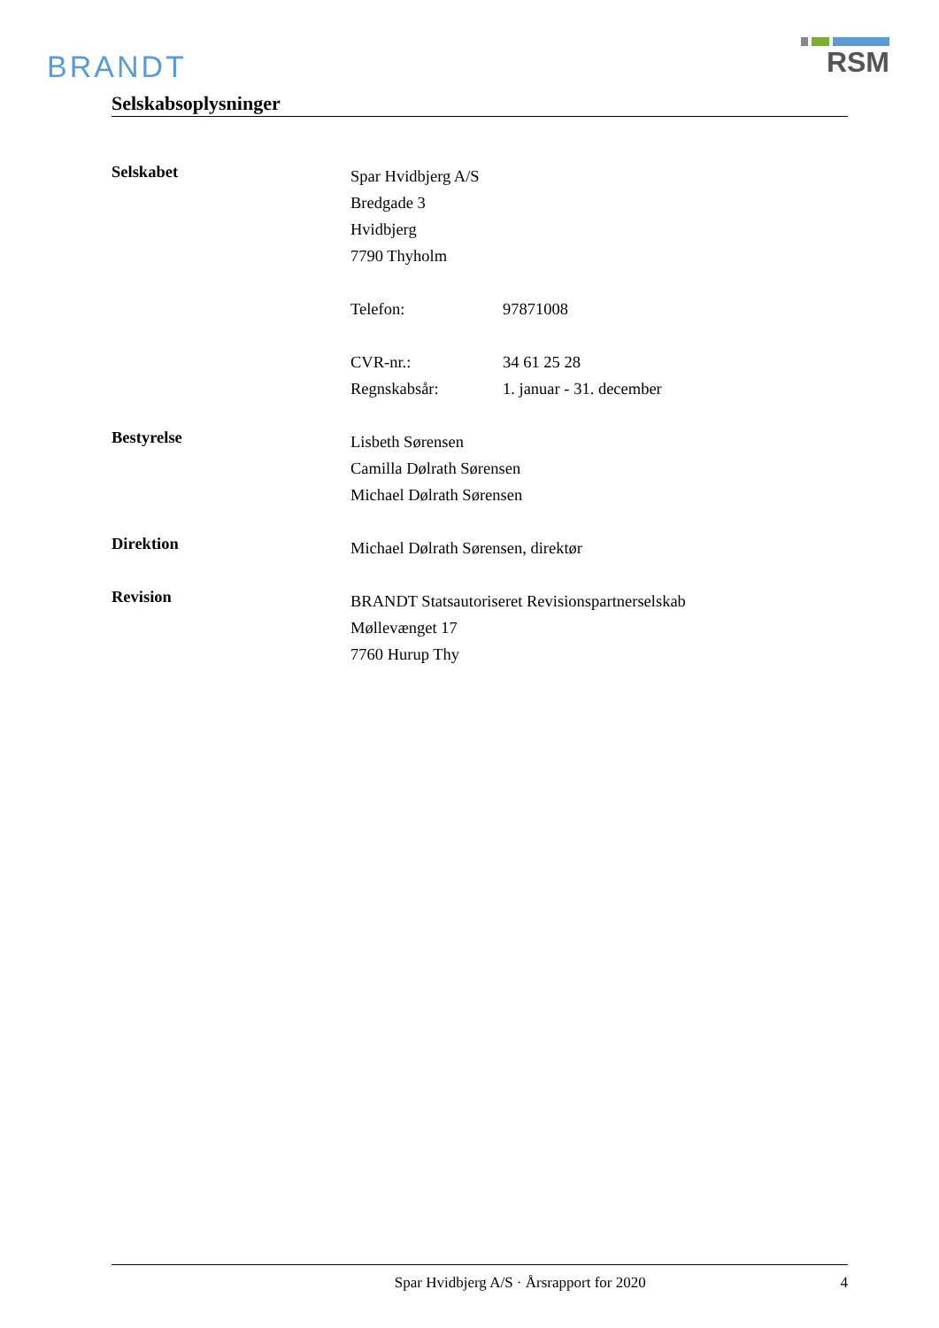BRANDT
RSM
Selskabsoplysninger
Selskabet
Spar Hvidbjerg A/S
Bredgade 3
Hvidbjerg
7790 Thyholm
Telefon: 97871008
CVR-nr.: 34 61 25 28
Regnskabsår: 1. januar - 31. december
Bestyrelse
Lisbeth Sørensen
Camilla Dølrath Sørensen
Michael Dølrath Sørensen
Direktion
Michael Dølrath Sørensen, direktør
Revision
BRANDT Statsautoriseret Revisionspartnerselskab
Møllevænget 17
7760 Hurup Thy
Spar Hvidbjerg A/S · Årsrapport for 2020 4